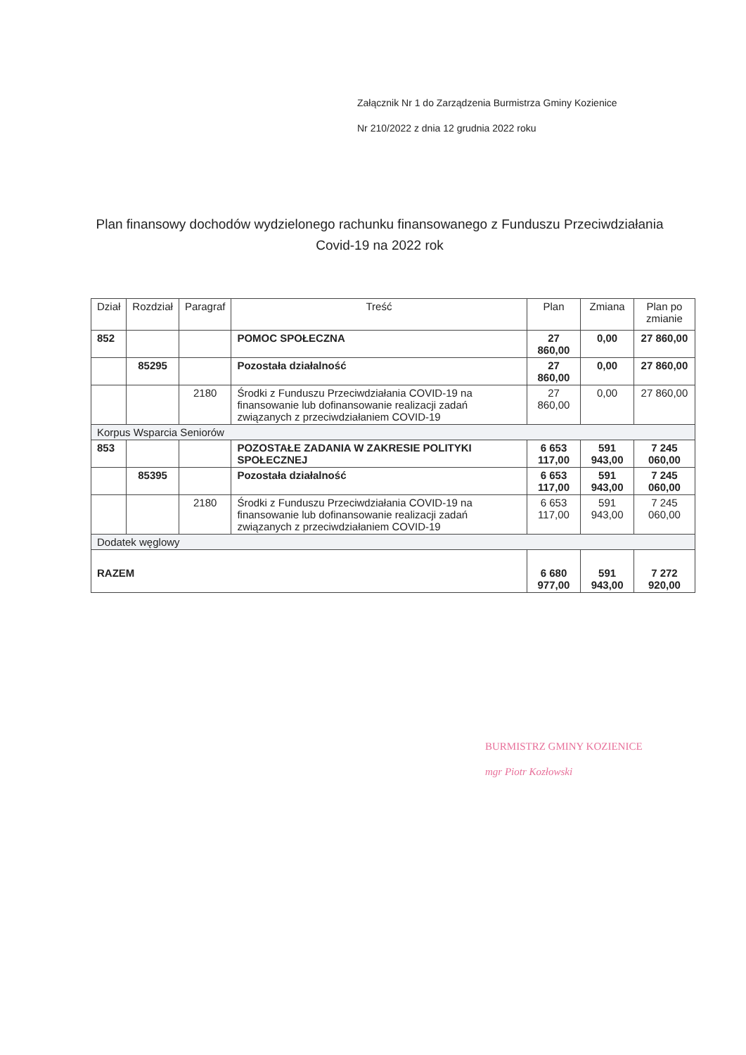Załącznik Nr 1 do Zarządzenia Burmistrza Gminy Kozienice
Nr 210/2022 z dnia 12 grudnia 2022 roku
Plan finansowy dochodów wydzielonego rachunku finansowanego z Funduszu Przeciwdziałania Covid-19 na 2022 rok
| Dział | Rozdział | Paragraf | Treść | Plan | Zmiana | Plan po zmianie |
| --- | --- | --- | --- | --- | --- | --- |
| 852 | | | POMOC SPOŁECZNA | 27 860,00 | 0,00 | 27 860,00 |
| | 85295 | | Pozostała działalność | 27 860,00 | 0,00 | 27 860,00 |
| | | 2180 | Środki z Funduszu Przeciwdziałania COVID-19 na finansowanie lub dofinansowanie realizacji zadań związanych z przeciwdziałaniem COVID-19 | 27 860,00 | 0,00 | 27 860,00 |
| Korpus Wsparcia Seniorów | | | | | | |
| 853 | | | POZOSTAŁE ZADANIA W ZAKRESIE POLITYKI SPOŁECZNEJ | 6 653 117,00 | 591 943,00 | 7 245 060,00 |
| | 85395 | | Pozostała działalność | 6 653 117,00 | 591 943,00 | 7 245 060,00 |
| | | 2180 | Środki z Funduszu Przeciwdziałania COVID-19 na finansowanie lub dofinansowanie realizacji zadań związanych z przeciwdziałaniem COVID-19 | 6 653 117,00 | 591 943,00 | 7 245 060,00 |
| Dodatek węglowy | | | | | | |
| RAZEM | | | | 6 680 977,00 | 591 943,00 | 7 272 920,00 |
BURMISTRZ GMINY KOZIENICE
mgr Piotr Kozłowski